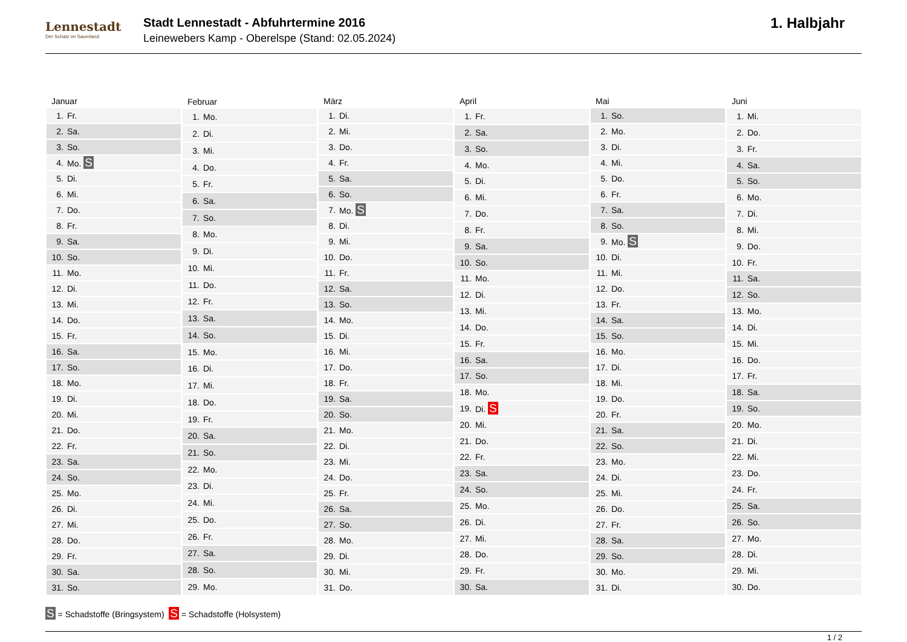Lennestadt
Der Schatz im Sauerland
Stadt Lennestadt - Abfuhrtermine 2016
Leinewebers Kamp - Oberelspe (Stand: 02.05.2024)
1. Halbjahr
| Januar | |
| --- | --- |
| 1. | Fr. |
| 2. | Sa. |
| 3. | So. |
| 4. | Mo. S |
| 5. | Di. |
| 6. | Mi. |
| 7. | Do. |
| 8. | Fr. |
| 9. | Sa. |
| 10. | So. |
| 11. | Mo. |
| 12. | Di. |
| 13. | Mi. |
| 14. | Do. |
| 15. | Fr. |
| 16. | Sa. |
| 17. | So. |
| 18. | Mo. |
| 19. | Di. |
| 20. | Mi. |
| 21. | Do. |
| 22. | Fr. |
| 23. | Sa. |
| 24. | So. |
| 25. | Mo. |
| 26. | Di. |
| 27. | Mi. |
| 28. | Do. |
| 29. | Fr. |
| 30. | Sa. |
| 31. | So. |
| Februar | |
| --- | --- |
| 1. | Mo. |
| 2. | Di. |
| 3. | Mi. |
| 4. | Do. |
| 5. | Fr. |
| 6. | Sa. |
| 7. | So. |
| 8. | Mo. |
| 9. | Di. |
| 10. | Mi. |
| 11. | Do. |
| 12. | Fr. |
| 13. | Sa. |
| 14. | So. |
| 15. | Mo. |
| 16. | Di. |
| 17. | Mi. |
| 18. | Do. |
| 19. | Fr. |
| 20. | Sa. |
| 21. | So. |
| 22. | Mo. |
| 23. | Di. |
| 24. | Mi. |
| 25. | Do. |
| 26. | Fr. |
| 27. | Sa. |
| 28. | So. |
| 29. | Mo. |
| März | |
| --- | --- |
| 1. | Di. |
| 2. | Mi. |
| 3. | Do. |
| 4. | Fr. |
| 5. | Sa. |
| 6. | So. |
| 7. | Mo. S |
| 8. | Di. |
| 9. | Mi. |
| 10. | Do. |
| 11. | Fr. |
| 12. | Sa. |
| 13. | So. |
| 14. | Mo. |
| 15. | Di. |
| 16. | Mi. |
| 17. | Do. |
| 18. | Fr. |
| 19. | Sa. |
| 20. | So. |
| 21. | Mo. |
| 22. | Di. |
| 23. | Mi. |
| 24. | Do. |
| 25. | Fr. |
| 26. | Sa. |
| 27. | So. |
| 28. | Mo. |
| 29. | Di. |
| 30. | Mi. |
| 31. | Do. |
| April | |
| --- | --- |
| 1. | Fr. |
| 2. | Sa. |
| 3. | So. |
| 4. | Mo. |
| 5. | Di. |
| 6. | Mi. |
| 7. | Do. |
| 8. | Fr. |
| 9. | Sa. |
| 10. | So. |
| 11. | Mo. |
| 12. | Di. |
| 13. | Mi. |
| 14. | Do. |
| 15. | Fr. |
| 16. | Sa. |
| 17. | So. |
| 18. | Mo. |
| 19. | Di. S |
| 20. | Mi. |
| 21. | Do. |
| 22. | Fr. |
| 23. | Sa. |
| 24. | So. |
| 25. | Mo. |
| 26. | Di. |
| 27. | Mi. |
| 28. | Do. |
| 29. | Fr. |
| 30. | Sa. |
| Mai | |
| --- | --- |
| 1. | So. |
| 2. | Mo. |
| 3. | Di. |
| 4. | Mi. |
| 5. | Do. |
| 6. | Fr. |
| 7. | Sa. |
| 8. | So. |
| 9. | Mo. S |
| 10. | Di. |
| 11. | Mi. |
| 12. | Do. |
| 13. | Fr. |
| 14. | Sa. |
| 15. | So. |
| 16. | Mo. |
| 17. | Di. |
| 18. | Mi. |
| 19. | Do. |
| 20. | Fr. |
| 21. | Sa. |
| 22. | So. |
| 23. | Mo. |
| 24. | Di. |
| 25. | Mi. |
| 26. | Do. |
| 27. | Fr. |
| 28. | Sa. |
| 29. | So. |
| 30. | Mo. |
| 31. | Di. |
| Juni | |
| --- | --- |
| 1. | Mi. |
| 2. | Do. |
| 3. | Fr. |
| 4. | Sa. |
| 5. | So. |
| 6. | Mo. |
| 7. | Di. |
| 8. | Mi. |
| 9. | Do. |
| 10. | Fr. |
| 11. | Sa. |
| 12. | So. |
| 13. | Mo. |
| 14. | Di. |
| 15. | Mi. |
| 16. | Do. |
| 17. | Fr. |
| 18. | Sa. |
| 19. | So. |
| 20. | Mo. |
| 21. | Di. |
| 22. | Mi. |
| 23. | Do. |
| 24. | Fr. |
| 25. | Sa. |
| 26. | So. |
| 27. | Mo. |
| 28. | Di. |
| 29. | Mi. |
| 30. | Do. |
S = Schadstoffe (Bringsystem) S = Schadstoffe (Holsystem)
1 / 2